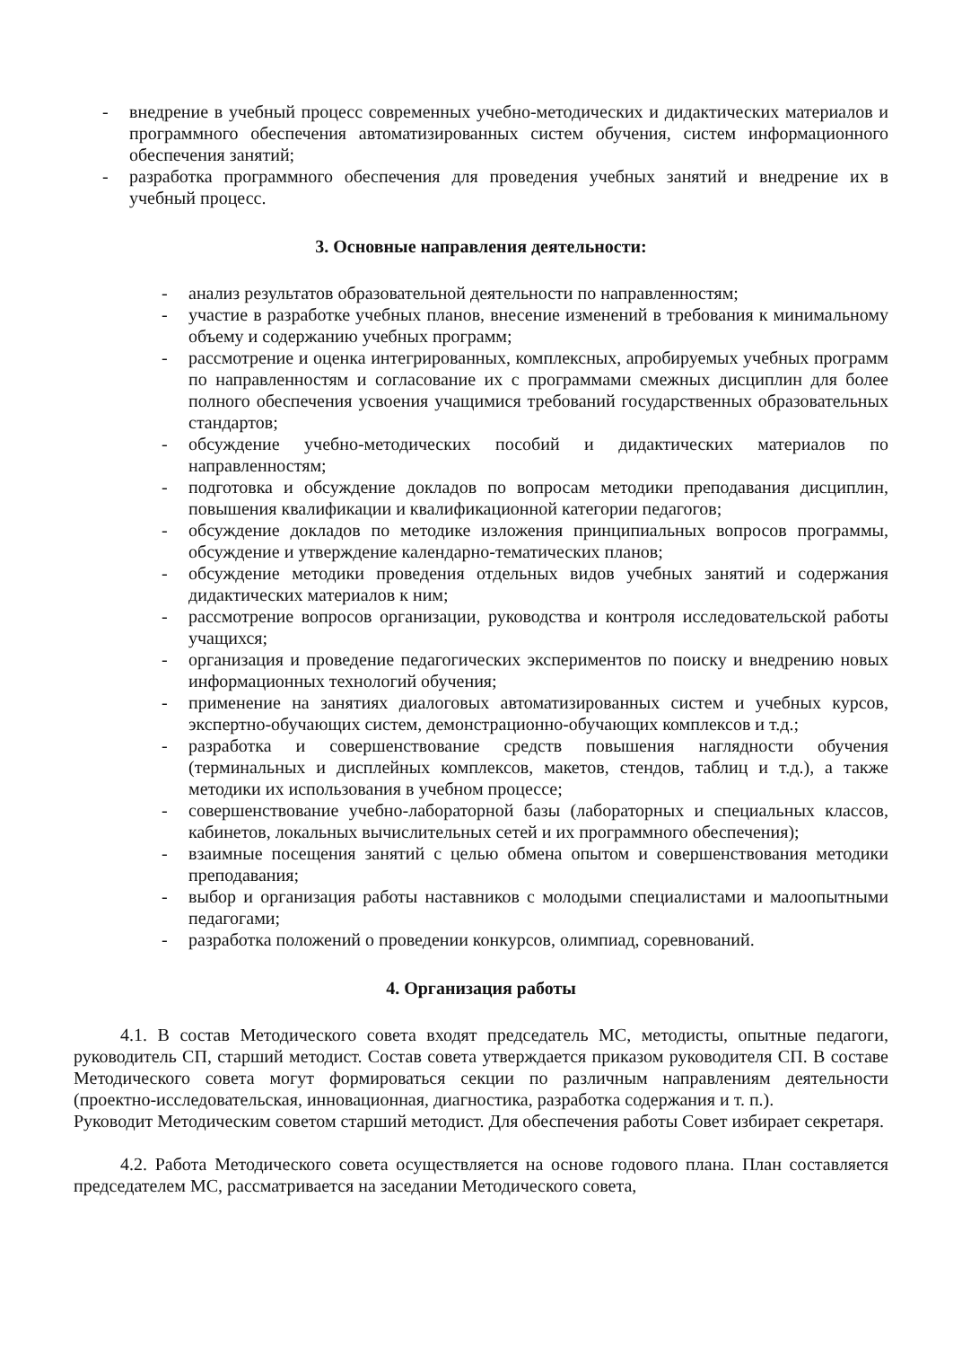- внедрение в учебный процесс современных учебно-методических и дидактических материалов и программного обеспечения автоматизированных систем обучения, систем информационного обеспечения занятий;
- разработка программного обеспечения для проведения учебных занятий и внедрение их в учебный процесс.
3. Основные направления деятельности:
- анализ результатов образовательной деятельности по направленностям;
- участие в разработке учебных планов, внесение изменений в требования к минимальному объему и содержанию учебных программ;
- рассмотрение и оценка интегрированных, комплексных, апробируемых учебных программ по направленностям и согласование их с программами смежных дисциплин для более полного обеспечения усвоения учащимися требований государственных образовательных стандартов;
- обсуждение учебно-методических пособий и дидактических материалов по направленностям;
- подготовка и обсуждение докладов по вопросам методики преподавания дисциплин, повышения квалификации и квалификационной категории педагогов;
- обсуждение докладов по методике изложения принципиальных вопросов программы, обсуждение и утверждение календарно-тематических планов;
- обсуждение методики проведения отдельных видов учебных занятий и содержания дидактических материалов к ним;
- рассмотрение вопросов организации, руководства и контроля исследовательской работы учащихся;
- организация и проведение педагогических экспериментов по поиску и внедрению новых информационных технологий обучения;
- применение на занятиях диалоговых автоматизированных систем и учебных курсов, экспертно-обучающих систем, демонстрационно-обучающих комплексов и т.д.;
- разработка и совершенствование средств повышения наглядности обучения (терминальных и дисплейных комплексов, макетов, стендов, таблиц и т.д.), а также методики их использования в учебном процессе;
- совершенствование учебно-лабораторной базы (лабораторных и специальных классов, кабинетов, локальных вычислительных сетей и их программного обеспечения);
- взаимные посещения занятий с целью обмена опытом и совершенствования методики преподавания;
- выбор и организация работы наставников с молодыми специалистами и малоопытными педагогами;
- разработка положений о проведении конкурсов, олимпиад, соревнований.
4. Организация работы
4.1. В состав Методического совета входят председатель МС, методисты, опытные педагоги, руководитель СП, старший методист. Состав совета утверждается приказом руководителя СП. В составе Методического совета могут формироваться секции по различным направлениям деятельности (проектно-исследовательская, инновационная, диагностика, разработка содержания и т. п.).
Руководит Методическим советом старший методист. Для обеспечения работы Совет избирает секретаря.
4.2. Работа Методического совета осуществляется на основе годового плана. План составляется председателем МС, рассматривается на заседании Методического совета,